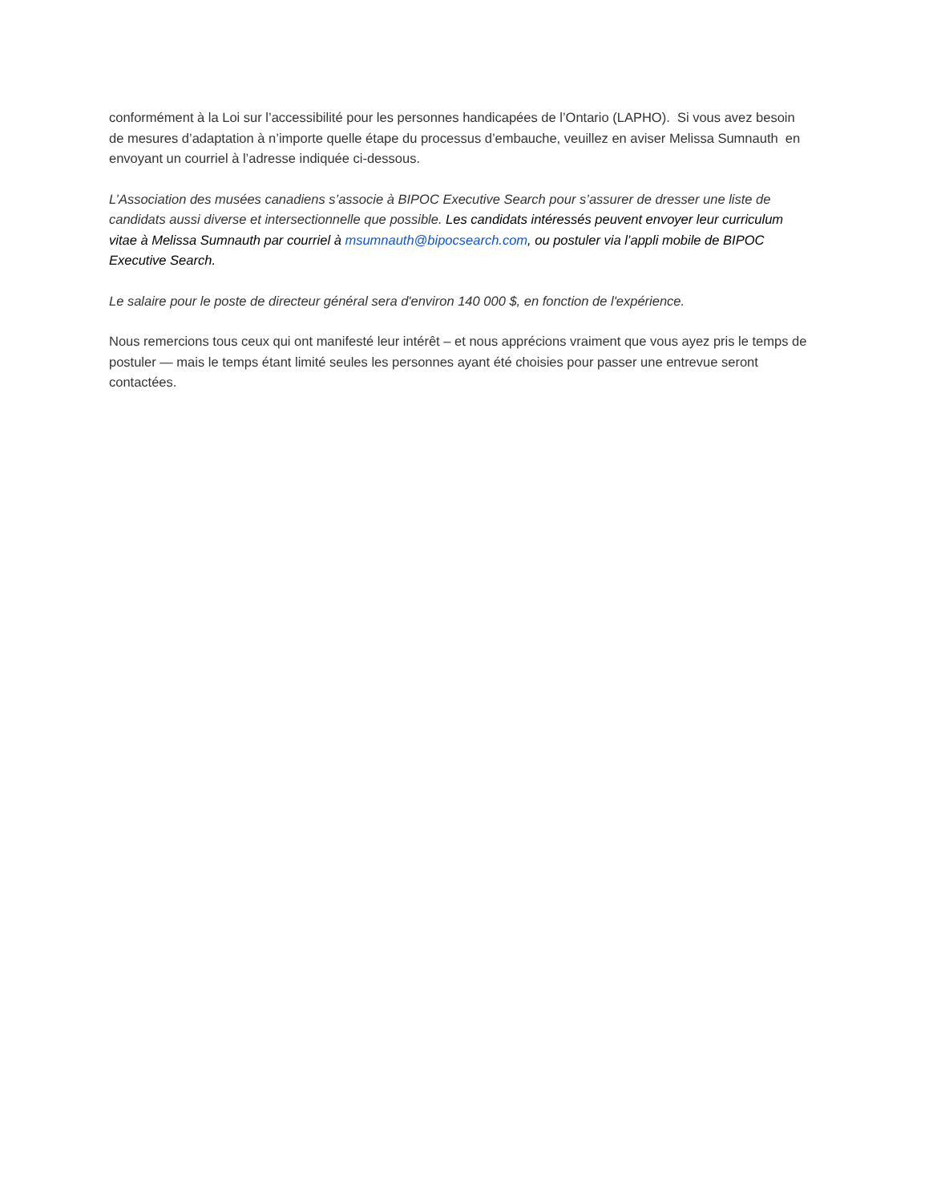conformément à la Loi sur l’accessibilité pour les personnes handicapées de l’Ontario (LAPHO). Si vous avez besoin de mesures d’adaptation à n’importe quelle étape du processus d’embauche, veuillez en aviser Melissa Sumnauth en envoyant un courriel à l’adresse indiquée ci-dessous.
L’Association des musées canadiens s’associe à BIPOC Executive Search pour s’assurer de dresser une liste de candidats aussi diverse et intersectionnelle que possible. Les candidats intéressés peuvent envoyer leur curriculum vitae à Melissa Sumnauth par courriel à msumnauth@bipocsearch.com, ou postuler via l’appli mobile de BIPOC Executive Search.
Le salaire pour le poste de directeur général sera d'environ 140 000 $, en fonction de l'expérience.
Nous remercions tous ceux qui ont manifesté leur intérêt – et nous apprécions vraiment que vous ayez pris le temps de postuler — mais le temps étant limité seules les personnes ayant été choisies pour passer une entrevue seront contactées.